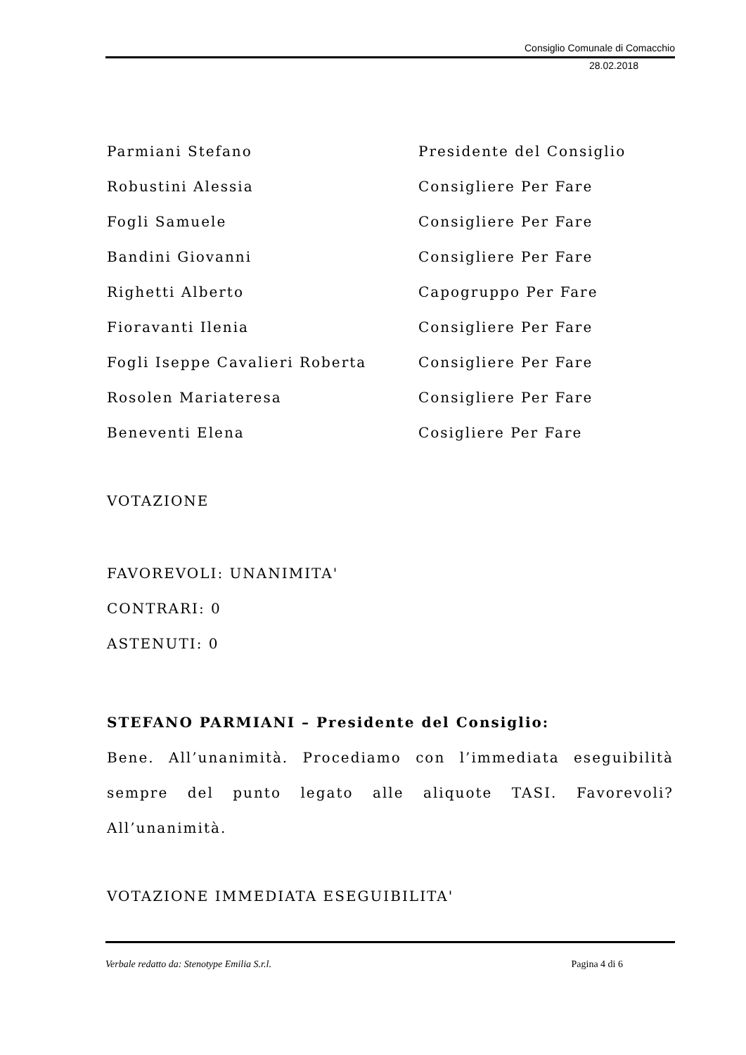Consiglio Comunale di Comacchio
28.02.2018
Parmiani Stefano Presidente del Consiglio
Robustini Alessia Consigliere Per Fare
Fogli Samuele Consigliere Per Fare
Bandini Giovanni Consigliere Per Fare
Righetti Alberto Capogruppo Per Fare
Fioravanti Ilenia Consigliere Per Fare
Fogli Iseppe Cavalieri Roberta Consigliere Per Fare
Rosolen Mariateresa Consigliere Per Fare
Beneventi Elena Cosigliere Per Fare
VOTAZIONE
FAVOREVOLI: UNANIMITA'
CONTRARI: 0
ASTENUTI: 0
STEFANO PARMIANI – Presidente del Consiglio:
Bene. All’unanimità. Procediamo con l’immediata eseguibilità sempre del punto legato alle aliquote TASI. Favorevoli? All’unanimità.
VOTAZIONE IMMEDIATA ESEGUIBILITA'
Verbale redatto da: Stenotype Emilia S.r.l. Pagina 4 di 6